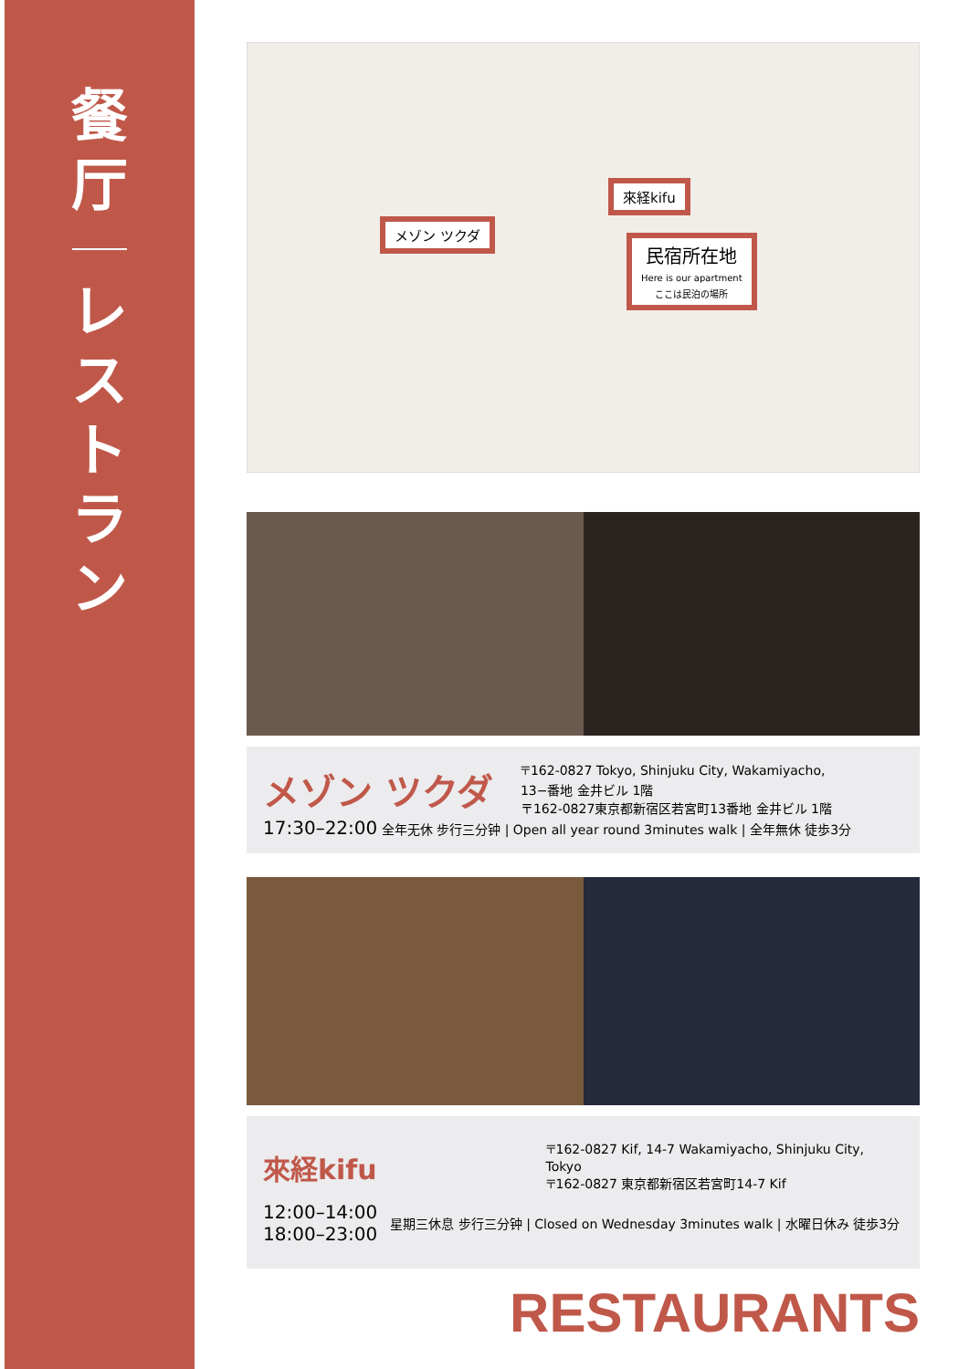餐
厅
レ
ス
ト
ラ
ン
來経kifu
メゾン ツクダ
民宿所在地
Here is our apartment
ここは民泊の場所
メゾン ツクダ
〒162-0827 Tokyo, Shinjuku City, Wakamiyacho,
13−番地 金井ビル 1階
〒162-0827東京都新宿区若宮町13番地 金井ビル 1階
17:30–22:00 全年无休 步行三分钟 | Open all year round 3minutes walk | 全年無休 徒歩3分
來経kifu
〒162-0827 Kif, 14-7 Wakamiyacho, Shinjuku City, Tokyo
〒162-0827 東京都新宿区若宮町14-7 Kif
12:00–14:00
18:00–23:00
星期三休息 步行三分钟 | Closed on Wednesday 3minutes walk | 水曜日休み 徒歩3分
RESTAURANTS